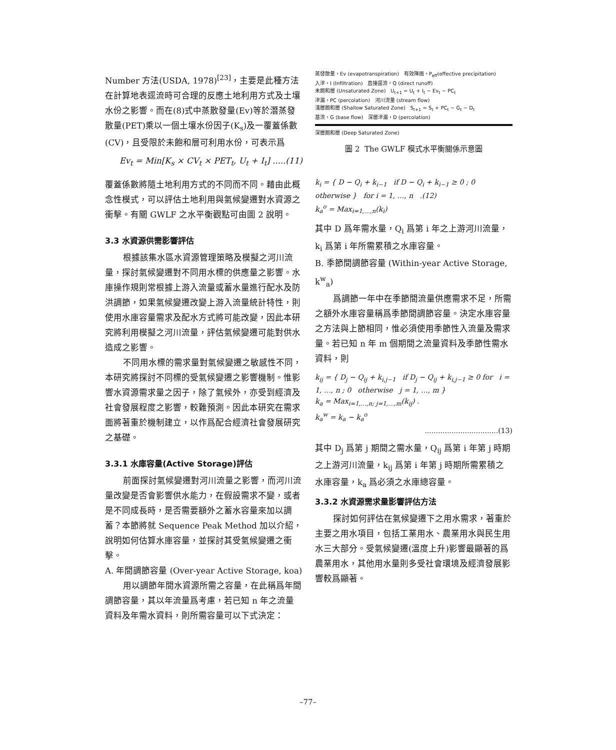Number 方法(USDA, 1978)<sup>[23]</sup>，主要是此種方法在計算地表逕流時可合理的反應土地利用方式及土壤水份之影響。而在(8)式中蒸散發量(Ev)等於潛蒸發散量(PET)乘以一個土壤水份因子(K<sub>s</sub>)及一覆蓋係數(CV)，且受限於未飽和層可利用水份，可表示爲
Ev<sub>t</sub> = Min[K<sub>s</sub> × CV<sub>t</sub> × PET<sub>t</sub>, U<sub>t</sub> + I<sub>t</sub>] .....(11)
覆蓋係數將隨土地利用方式的不同而不同。藉由此概念性模式，可以評估土地利用與氣候變遷對水資源之衝擊。有關 GWLF 之水平衡觀點可由圖 2 說明。
3.3 水資源供需影響評估
根據該集水區水資源管理策略及模擬之河川流量，探討氣候變遷對不同用水標的供應量之影響。水庫操作規則常根據上游入流量或蓄水量進行配水及防洪調節，如果氣候變遷改變上游入流量統計特性，則使用水庫容量需求及配水方式將可能改變，因此本研究將利用模擬之河川流量，評估氣候變遷可能對供水造成之影響。
不同用水標的需求量對氣候變遷之敏感性不同，本研究將探討不同標的受氣候變遷之影響機制。惟影響水資源需求量之因子，除了氣候外，亦受到經濟及社會發展程度之影響，較難預測。因此本研究在需求面將著重於機制建立，以作爲配合經濟社會發展研究之基礎。
3.3.1 水庫容量(Active Storage)評估
前面探討氣候變遷對河川流量之影響，而河川流量改變是否會影響供水能力，在假設需求不變，或者是不同成長時，是否需要額外之蓄水容量來加以調蓄？本節將就 Sequence Peak Method 加以介紹，說明如何估算水庫容量，並探討其受氣候變遷之衝擊。
A. 年間調節容量 (Over-year Active Storage, koa)
用以調節年間水資源所需之容量，在此稱爲年間調節容量，其以年流量爲考慮，若已知 n 年之流量資料及年需水資料，則所需容量可以下式決定：
蒸發散量，Ev (evapotranspiration) 有效降雨，P<sub>eff</sub>(effective precipitation)
入滲，I (Infiltration) 直接逕流，Q (direct runoff)
未飽和層 (Unsaturated Zone) U<sub>t+1</sub> = U<sub>t</sub> + I<sub>t</sub> − Ev<sub>t</sub> − PC<sub>t</sub>
滲漏，PC (percolation) 河川流量 (stream flow)
淺層飽和層 (Shallow Saturated Zone) S<sub>t+1</sub> = S<sub>t</sub> + PC<sub>t</sub> − G<sub>t</sub> − D<sub>t</sub>
基流，G (base flow) 深層滲漏，D (percolation)
深層飽和層 (Deep Saturated Zone)
圖 2 The GWLF 模式水平衡關係示意圖
k<sub>i</sub> = { D − Q<sub>i</sub> + k<sub>i−1</sub> if D − Q<sub>i</sub> + k<sub>i−1</sub> ≥ 0 ; 0 otherwise } for i = 1, …, n .(12)
k<sub>a</sub><sup>o</sup> = Max<sub>i=1,…,n</sub>(k<sub>i</sub>)
其中 D 爲年需水量，Q<sub>i</sub> 爲第 i 年之上游河川流量，k<sub>i</sub> 爲第 i 年所需累積之水庫容量。
B. 季節間調節容量 (Within-year Active Storage, k<sup>w</sup><sub>a</sub>)
爲調節一年中在季節間流量供應需求不足，所需之額外水庫容量稱爲季節間調節容量。決定水庫容量之方法與上節相同，惟必須使用季節性入流量及需求量。若已知 n 年 m 個期間之流量資料及季節性需水資料，則
k<sub>ij</sub> = { D<sub>j</sub> − Q<sub>ij</sub> + k<sub>i,j−1</sub> if D<sub>j</sub> − Q<sub>ij</sub> + k<sub>i,j−1</sub> ≥ 0 for i = 1, …, n ; 0 otherwise j = 1, …, m }
k<sub>a</sub> = Max<sub>i=1,…,n; j=1,…,m</sub>(k<sub>ij</sub>) .
k<sub>a</sub><sup>w</sup> = k<sub>a</sub> − k<sub>a</sub><sup>o</sup>
.................................(13)
其中 D<sub>j</sub> 爲第 j 期間之需水量，Q<sub>ij</sub> 爲第 i 年第 j 時期之上游河川流量，k<sub>ij</sub> 爲第 i 年第 j 時期所需累積之水庫容量，k<sub>a</sub> 爲必須之水庫總容量。
3.3.2 水資源需求量影響評估方法
探討如何評估在氣候變遷下之用水需求，著重於主要之用水項目，包括工業用水、農業用水與民生用水三大部分。受氣候變遷(溫度上升)影響最顯著的爲農業用水，其他用水量則多受社會環境及經濟發展影響較爲顯著。
–77–